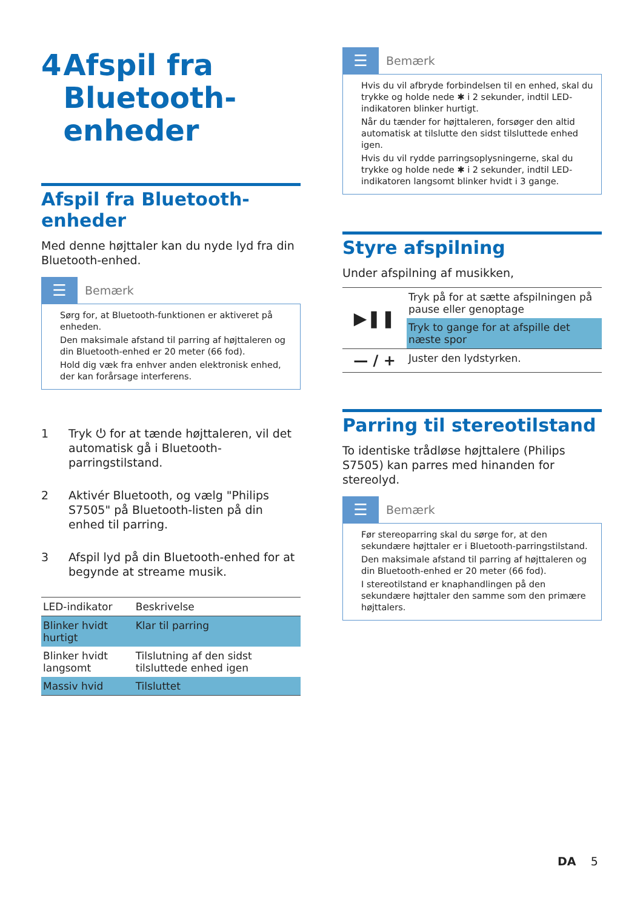4 Afspil fra Bluetooth-enheder
Afspil fra Bluetooth-enheder
Med denne højttaler kan du nyde lyd fra din Bluetooth-enhed.
☰
Bemærk
Sørg for, at Bluetooth-funktionen er aktiveret på enheden.
Den maksimale afstand til parring af højttaleren og din Bluetooth-enhed er 20 meter (66 fod).
Hold dig væk fra enhver anden elektronisk enhed, der kan forårsage interferens.
1 Tryk ⏻ for at tænde højttaleren, vil det automatisk gå i Bluetooth-parringstilstand.
2 Aktivér Bluetooth, og vælg "Philips S7505" på Bluetooth-listen på din enhed til parring.
3 Afspil lyd på din Bluetooth-enhed for at begynde at streame musik.
| LED-indikator | Beskrivelse |
| Blinker hvidt hurtigt | Klar til parring |
| Blinker hvidt langsomt | Tilslutning af den sidst tilsluttede enhed igen |
| Massiv hvid | Tilsluttet |
☰
Bemærk
Hvis du vil afbryde forbindelsen til en enhed, skal du trykke og holde nede ✱ i 2 sekunder, indtil LED-indikatoren blinker hurtigt.
Når du tænder for højttaleren, forsøger den altid automatisk at tilslutte den sidst tilsluttede enhed igen.
Hvis du vil rydde parringsoplysningerne, skal du trykke og holde nede ✱ i 2 sekunder, indtil LED-indikatoren langsomt blinker hvidt i 3 gange.
Styre afspilning
Under afspilning af musikken,
| ▶❚❚ | Tryk på for at sætte afspilningen på pause eller genoptage |
| | Tryk to gange for at afspille det næste spor |
| — / + | Juster den lydstyrken. |
Parring til stereotilstand
To identiske trådløse højttalere (Philips S7505) kan parres med hinanden for stereolyd.
☰
Bemærk
Før stereoparring skal du sørge for, at den sekundære højttaler er i Bluetooth-parringstilstand.
Den maksimale afstand til parring af højttaleren og din Bluetooth-enhed er 20 meter (66 fod).
I stereotilstand er knaphandlingen på den sekundære højttaler den samme som den primære højttalers.
DA 5